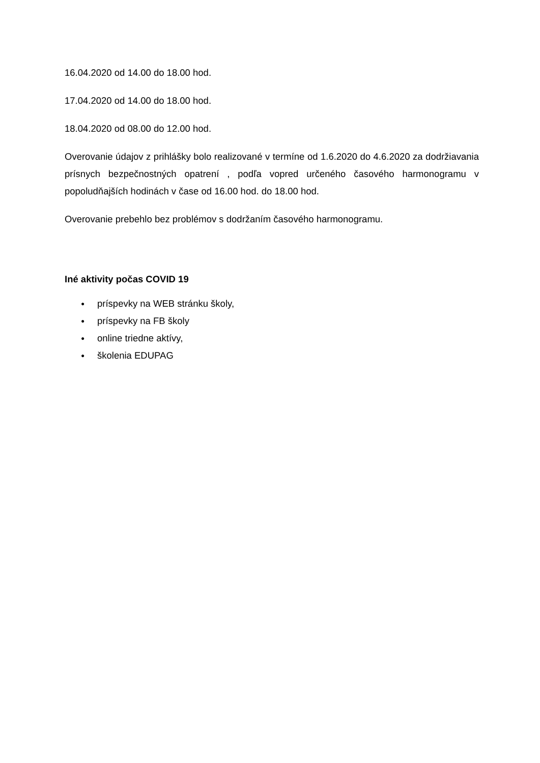16.04.2020 od 14.00 do 18.00 hod.
17.04.2020 od 14.00 do 18.00 hod.
18.04.2020 od 08.00 do 12.00 hod.
Overovanie údajov z prihlášky bolo realizované v termíne od 1.6.2020 do 4.6.2020 za dodržiavania prísnych bezpečnostných opatrení , podľa vopred určeného časového harmonogramu v popoludňajších hodinách v čase od 16.00 hod. do 18.00 hod.
Overovanie prebehlo bez problémov s dodržaním časového harmonogramu.
Iné aktivity počas COVID 19
● príspevky na WEB stránku školy,
● príspevky na FB školy
● online triedne aktívy,
● školenia EDUPAG